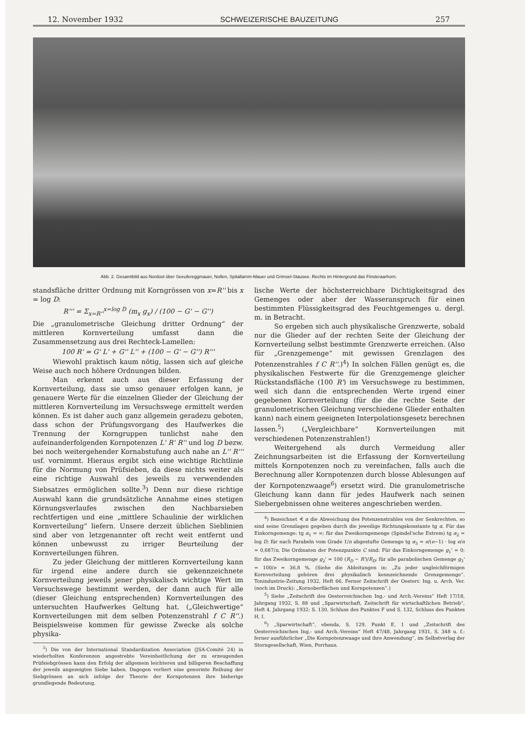12. November 1932 SCHWEIZERISCHE BAUZEITUNG 257
Abb. 2. Gesamtbild aus Nordost über Seeufereggmauer, Nollen, Spitallamm-Mauer und Grimsel-Stausee. Rechts im Hintergrund das Finsteraarhorn.
standsfläche dritter Ordnung mit Korngrössen von x=R'' bis x = log D:
R''' = Σ<sub>x=R''</sub><sup>x=log D</sup> (m<sub>x</sub> g<sub>x</sub>) / (100 − G' − G'')
Die „granulometrische Gleichung dritter Ordnung“ der mittleren Kornverteilung umfasst dann die Zusammensetzung aus drei Rechteck-Lamellen:
100 R' = G' L' + G'' L'' + (100 − G' − G'') R'''
Wiewohl praktisch kaum nötig, lassen sich auf gleiche Weise auch noch höhere Ordnungen bilden.
Man erkennt auch aus dieser Erfassung der Kornverteilung, dass sie umso genauer erfolgen kann, je genauere Werte für die einzelnen Glieder der Gleichung der mittleren Kornverteilung im Versuchswege ermittelt werden können. Es ist daher auch ganz allgemein geradezu geboten, dass schon der Prüfungsvorgang des Haufwerkes die Trennung der Korngruppen tunlichst nahe den aufeinanderfolgenden Kornpotenzen L' R' R'' und log D bezw. bei noch weitergehender Kornabstufung auch nahe an L'' R''' usf. vornimmt. Hieraus ergibt sich eine wichtige Richtlinie für die Normung von Prüfsieben, da diese nichts weiter als eine richtige Auswahl des jeweils zu verwendenden Siebsatzes ermöglichen sollte.<sup>3</sup>) Denn nur diese richtige Auswahl kann die grundsätzliche Annahme eines stetigen Körnungsverlaufes zwischen den Nachbarsieben rechtfertigen und eine „mittlere Schaulinie der wirklichen Kornverteilung“ liefern. Unsere derzeit üblichen Sieblinien sind aber von letzgenannter oft recht weit entfernt und können unbewusst zu irriger Beurteilung der Kornverteilungen führen.
Zu jeder Gleichung der mittleren Kornverteilung kann für irgend eine andere durch sie gekennzeichnete Kornverteilung jeweils jener physikalisch wichtige Wert im Versuchswege bestimmt werden, der dann auch für alle (dieser Gleichung entsprechenden) Kornverteilungen des untersuchten Haufwerkes Geltung hat. („Gleichwertige“ Kornverteilungen mit dem selben Potenzenstrahl f C R''.) Beispielsweise kommen für gewisse Zwecke als solche physika-
<sup>3</sup>) Die von der International Standardization Association (JSA-Comité 24) in wiederholten Konferenzen angestrebte Vereinheitlichung der zu erzeugenden Prüfsiebgrössen kann den Erfolg der allgemein leichteren und billigeren Beschaffung der jeweils angezeigten Siebe haben. Dagegen verliert eine genormte Reihung der Siebgrössen an sich infolge der Theorie der Kornpotenzen ihre bisherige grundlegende Bedeutung.
lische Werte der höchsterreichbare Dichtigkeitsgrad des Gemenges oder aber der Wasseranspruch für einen bestimmten Flüssigkeitsgrad des Feuchtgemenges u. dergl. m. in Betracht.
So ergeben sich auch physikalische Grenzwerte, sobald nur die Glieder auf der rechten Seite der Gleichung der Kornverteilung selbst bestimmte Grenzwerte erreichen. (Also für „Grenzgemenge“ mit gewissen Grenzlagen des Potenzenstrahles f C R''.)<sup>4</sup>) In solchen Fällen genügt es, die physikalischen Festwerte für die Grenzgemenge gleicher Rückstandsfläche (100 R') im Versuchswege zu bestimmen, weil sich dann die entsprechenden Werte irgend einer gegebenen Kornverteilung (für die die rechte Seite der granulometrischen Gleichung verschiedene Glieder enthalten kann) nach einem geeigneten Interpolationsgesetz berechnen lassen.<sup>5</sup>) („Vergleichbare“ Kornverteilungen mit verschiedenen Potenzenstrahlen!)
Weitergehend als durch Vermeidung aller Zeichnungsarbeiten ist die Erfassung der Kornverteilung mittels Kornpotenzen noch zu vereinfachen, falls auch die Berechnung aller Kornpotenzen durch blosse Ablesungen auf der Kornpotenzwaage<sup>6</sup>) ersetzt wird. Die granulometrische Gleichung kann dann für jedes Haufwerk nach seinen Siebergebnissen ohne weiteres angeschrieben werden.
<sup>4</sup>) Bezeichnet ∢ α die Abweichung des Potenzenstrahles von der Senkrechten, so sind seine Grenzlagen gegeben durch die jeweilige Richtungskonstante tg α. Für das Einkorngemenge: tg α<sub>1</sub> = ∞; für das Zweikorngemenge (Spindel'sche Extrem) tg α<sub>2</sub> = log D; für nach Parabeln vom Grade 1/n abgestufte Gemenge tg α<sub>3</sub> = e/(e−1) · log e/n = 0,687/n. Die Ordinaten der Potenzpunkte C sind: Für das Einkorngemenge g<sub>1</sub>' = 0; für das Zweikorngemenge g<sub>2</sub>' = 100 (R<sub>D</sub> − R')/R<sub>D</sub>; für alle parabolischen Gemenge g<sub>3</sub>' = 100/e = 36,8 %. (Siehe die Ableitungen in: „Zu jeder ungleichförmigen Kornverteilung gehören drei physikalisch kennzeichnende Grenzgemenge“. Tonindustrie-Zeitung 1932, Heft 66. Ferner Zeitschrift der Oesterr. Ing. u. Arch. Ver. (noch im Druck): „Kornoberflächen und Kornpotenzen“.)
<sup>5</sup>) Siehe „Zeitschrift des Oesterreichischen Ing.- und Arch.-Vereins“ Heft 17/18, Jahrgang 1932, S. 88 und „Sparwirtschaft, Zeitschrift für wirtschaftlichen Betrieb“, Heft 4, Jahrgang 1932: S. 130, Schluss des Punktes F und S. 132, Schluss des Punktes H, I.
<sup>6</sup>) „Sparwirtschaft“, ebenda, S. 129, Punkt E, 1 und „Zeitschrift des Oesterreichischen Ing.- und Arch.-Vereins“ Heft 47/48, Jahrgang 1931, S. 348 u. f.: ferner ausführlicher „Die Kornpotenzwaage und ihre Anwendung“, im Selbstverlag der Storngesellschaft, Wien, Porrhaus.